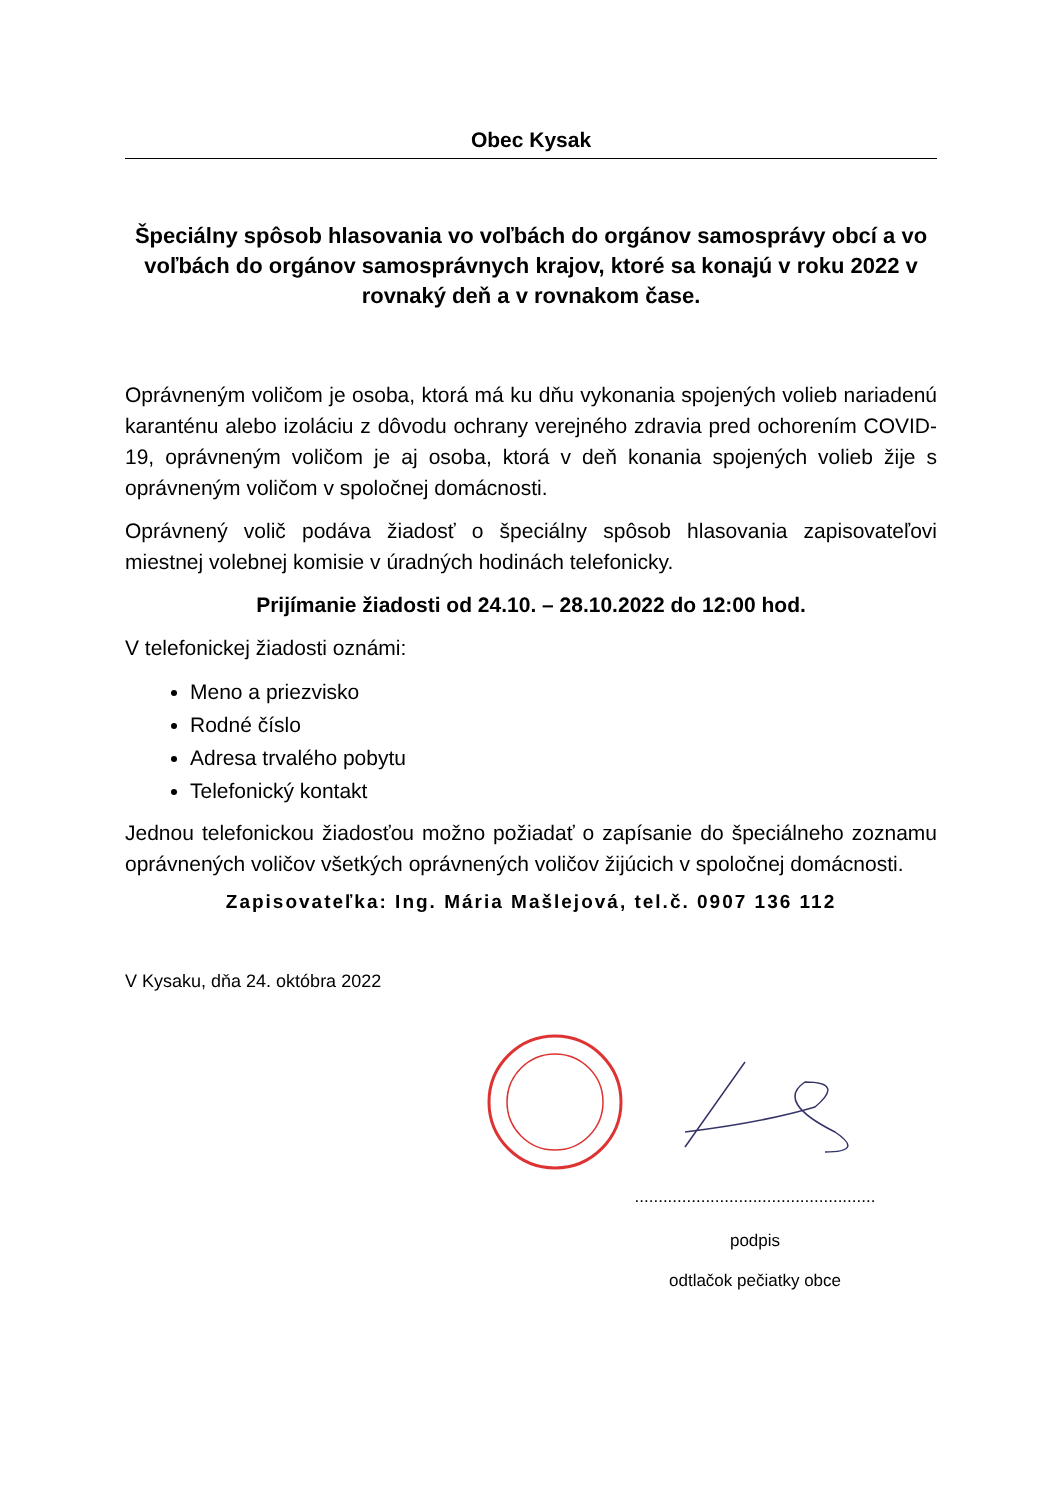Obec Kysak
Špeciálny spôsob hlasovania vo voľbách do orgánov samosprávy obcí a vo voľbách do orgánov samosprávnych krajov, ktoré sa konajú v roku 2022 v rovnaký deň a v rovnakom čase.
Oprávneným voličom je osoba, ktorá má ku dňu vykonania spojených volieb nariadenú karanténu alebo izoláciu z dôvodu ochrany verejného zdravia pred ochorením COVID-19, oprávneným voličom je aj osoba, ktorá v deň konania spojených volieb žije s oprávneným voličom v spoločnej domácnosti.
Oprávnený volič podáva žiadosť o špeciálny spôsob hlasovania zapisovateľovi miestnej volebnej komisie v úradných hodinách telefonicky.
Prijímanie žiadosti od 24.10. – 28.10.2022 do 12:00 hod.
V telefonickej žiadosti oznámi:
Meno a priezvisko
Rodné číslo
Adresa trvalého pobytu
Telefonický kontakt
Jednou telefonickou žiadosťou možno požiadať o zapísanie do špeciálneho zoznamu oprávnených voličov všetkých oprávnených voličov žijúcich v spoločnej domácnosti.
Zapisovateľka: Ing. Mária Mašlejová, tel.č. 0907 136 112
V Kysaku, dňa 24. októbra 2022
...................................................
podpis
odtlačok pečiatky obce